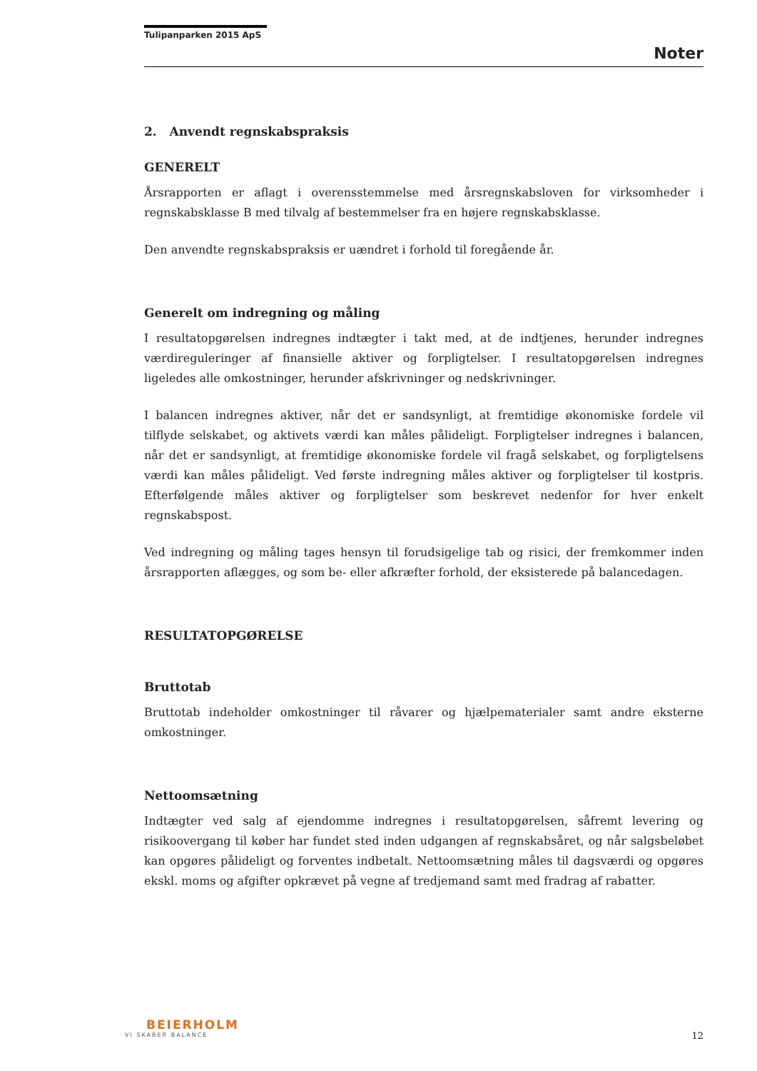Tulipanparken 2015 ApS
Noter
2. Anvendt regnskabspraksis
GENERELT
Årsrapporten er aflagt i overensstemmelse med årsregnskabsloven for virksomheder i regnskabsklasse B med tilvalg af bestemmelser fra en højere regnskabsklasse.
Den anvendte regnskabspraksis er uændret i forhold til foregående år.
Generelt om indregning og måling
I resultatopgørelsen indregnes indtægter i takt med, at de indtjenes, herunder indregnes værdireguleringer af finansielle aktiver og forpligtelser. I resultatopgørelsen indregnes ligeledes alle omkostninger, herunder afskrivninger og nedskrivninger.
I balancen indregnes aktiver, når det er sandsynligt, at fremtidige økonomiske fordele vil tilflyde selskabet, og aktivets værdi kan måles pålideligt. Forpligtelser indregnes i balancen, når det er sandsynligt, at fremtidige økonomiske fordele vil fragå selskabet, og forpligtelsens værdi kan måles pålideligt. Ved første indregning måles aktiver og forpligtelser til kostpris. Efterfølgende måles aktiver og forpligtelser som beskrevet nedenfor for hver enkelt regnskabspost.
Ved indregning og måling tages hensyn til forudsigelige tab og risici, der fremkommer inden årsrapporten aflægges, og som be- eller afkræfter forhold, der eksisterede på balancedagen.
RESULTATOPGØRELSE
Bruttotab
Bruttotab indeholder omkostninger til råvarer og hjælpematerialer samt andre eksterne omkostninger.
Nettoomsætning
Indtægter ved salg af ejendomme indregnes i resultatopgørelsen, såfremt levering og risikoovergang til køber har fundet sted inden udgangen af regnskabsåret, og når salgsbeløbet kan opgøres pålideligt og forventes indbetalt. Nettoomsætning måles til dagsværdi og opgøres ekskl. moms og afgifter opkrævet på vegne af tredjemand samt med fradrag af rabatter.
BEIERHOLM
VI SKABER BALANCE
12